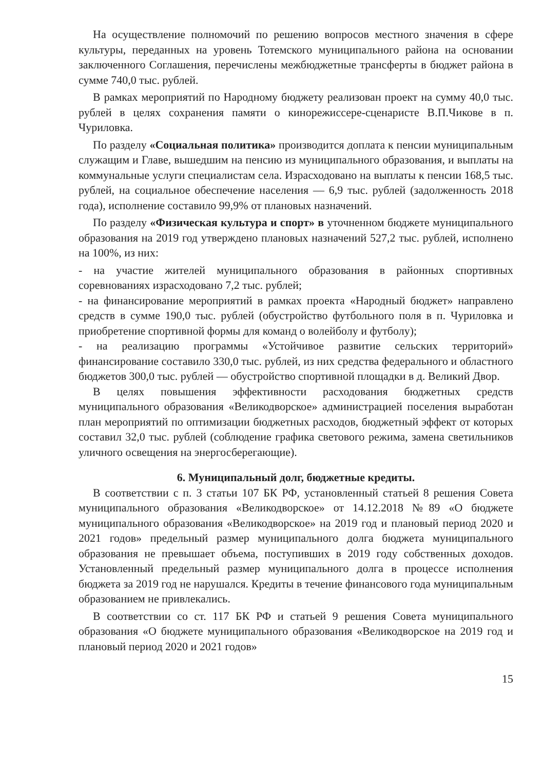На осуществление полномочий по решению вопросов местного значения в сфере культуры, переданных на уровень Тотемского муниципального района на основании заключенного Соглашения, перечислены межбюджетные трансферты в бюджет района в сумме 740,0 тыс. рублей.
В рамках мероприятий по Народному бюджету реализован проект на сумму 40,0 тыс. рублей в целях сохранения памяти о кинорежиссере-сценаристе В.П.Чикове в п. Чуриловка.
По разделу «Социальная политика» производится доплата к пенсии муниципальным служащим и Главе, вышедшим на пенсию из муниципального образования, и выплаты на коммунальные услуги специалистам села. Израсходовано на выплаты к пенсии 168,5 тыс. рублей, на социальное обеспечение населения — 6,9 тыс. рублей (задолженность 2018 года), исполнение составило 99,9% от плановых назначений.
По разделу «Физическая культура и спорт» в уточненном бюджете муниципального образования на 2019 год утверждено плановых назначений 527,2 тыс. рублей, исполнено на 100%, из них:
- на участие жителей муниципального образования в районных спортивных соревнованиях израсходовано 7,2 тыс. рублей;
- на финансирование мероприятий в рамках проекта «Народный бюджет» направлено средств в сумме 190,0 тыс. рублей (обустройство футбольного поля в п. Чуриловка и приобретение спортивной формы для команд о волейболу и футболу);
- на реализацию программы «Устойчивое развитие сельских территорий» финансирование составило 330,0 тыс. рублей, из них средства федерального и областного бюджетов 300,0 тыс. рублей — обустройство спортивной площадки в д. Великий Двор.
В целях повышения эффективности расходования бюджетных средств муниципального образования «Великодворское» администрацией поселения выработан план мероприятий по оптимизации бюджетных расходов, бюджетный эффект от которых составил 32,0 тыс. рублей (соблюдение графика светового режима, замена светильников уличного освещения на энергосберегающие).
6. Муниципальный долг, бюджетные кредиты.
В соответствии с п. 3 статьи 107 БК РФ, установленный статьей 8 решения Совета муниципального образования «Великодворское» от 14.12.2018 №89 «О бюджете муниципального образования «Великодворское» на 2019 год и плановый период 2020 и 2021 годов» предельный размер муниципального долга бюджета муниципального образования не превышает объема, поступивших в 2019 году собственных доходов. Установленный предельный размер муниципального долга в процессе исполнения бюджета за 2019 год не нарушался. Кредиты в течение финансового года муниципальным образованием не привлекались.
В соответствии со ст. 117 БК РФ и статьей 9 решения Совета муниципального образования «О бюджете муниципального образования «Великодворское на 2019 год и плановый период 2020 и 2021 годов»
15